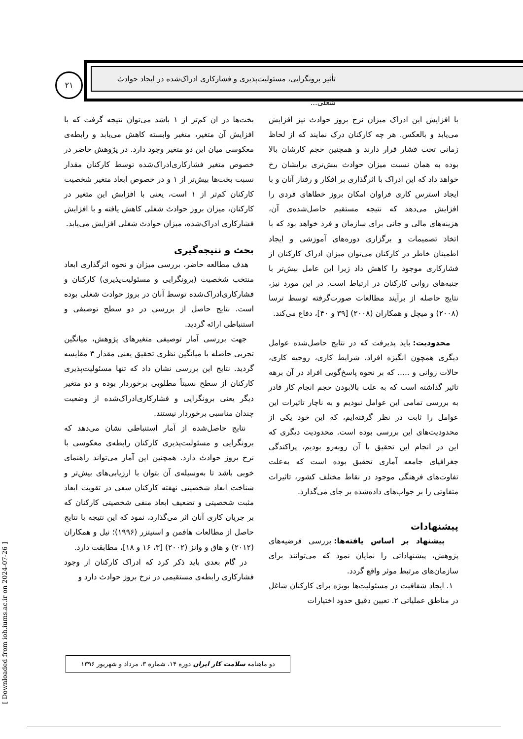تأثیر برونگرایی، مسئولیت‌پذیری و فشارکاری ادراک‌شده در ایجاد حوادث شغلی...
۲۱
بخت‌ها در ان کم‌تر از ۱ باشد می‌توان نتیجه گرفت که با افزایش آن متغیر، متغیر وابسته کاهش می‌یابد و رابطه‌ی معکوسی میان این دو متغیر وجود دارد. در پژوهش حاضر در خصوص متغیر فشارکاری‌ادراک‌شده توسط کارکنان مقدار نسبت بخت‌ها بیش‌تر از ۱ و در خصوص ابعاد متغیر شخصیت کارکنان کم‌تر از ۱ است، یعنی با افزایش این متغیر در کارکنان، میزان بروز حوادث شغلی کاهش یافته و با افزایش فشارکاری ادراک‌شده، میزان حوادث شغلی افزایش می‌یابد.
بحث و نتیجه‌گیری
هدف مطالعه حاضر، بررسی میزان و نحوه اثرگذاری ابعاد منتخب شخصیت (برونگرایی و مسئولیت‌پذیری) کارکنان و فشارکاری‌ادراک‌شده توسط آنان در بروز حوادث شغلی بوده است. نتایج حاصل از بررسی در دو سطح توصیفی و استنباطی ارائه گردید.
جهت بررسی آمار توصیفی متغیرهای پژوهش، میانگین تجربی حاصله با میانگین نظری تحقیق یعنی مقدار ۳ مقایسه گردید. نتایج این بررسی نشان داد که تنها مسئولیت‌پذیری کارکنان از سطح نسبتاً مطلوبی برخوردار بوده و دو متغیر دیگر یعنی برونگرایی و فشارکاری‌ادراک‌شده از وضعیت چندان مناسبی برخوردار نیستند.
نتایج حاصل‌شده از آمار استنباطی نشان می‌دهد که برونگرایی و مسئولیت‌پذیری کارکنان رابطه‌ی معکوسی با نرخ بروز حوادث دارد. همچنین این آمار می‌تواند راهنمای خوبی باشد تا به‌وسیله‌ی آن بتوان با ارزیابی‌های بیش‌تر و شناخت ابعاد شخصیتی نهفته کارکنان سعی در تقویت ابعاد مثبت شخصیتی و تضعیف ابعاد منفی شخصیتی کارکنان که بر جریان کاری آنان اثر می‌گذارد، نمود که این نتیجه با نتایج حاصل از مطالعات هافمن و استیتزر (۱۹۹۶)؛ نیل و همکاران (۲۰۱۲) و هاق و وانز (۲۰۰۲) [۳، ۱۶ و ۱۸]، مطابقت دارد.
در گام بعدی باید ذکر کرد که ادراک کارکنان از وجود فشارکاری رابطه‌ی مستقیمی در نرخ بروز حوادث دارد و
با افزایش این ادراک میزان نرخ بروز حوادث نیز افزایش می‌یابد و بالعکس. هر چه کارکنان درک نمایند که از لحاظ زمانی تحت فشار قرار دارند و همچنین حجم کارشان بالا بوده به همان نسبت میزان حوادث بیش‌تری برایشان رخ خواهد داد که این ادراک با اثرگذاری بر افکار و رفتار آنان و با ایجاد استرس کاری فراوان امکان بروز خطاهای فردی را افزایش می‌دهد که نتیجه مستقیم حاصل‌شده‌ی آن، هزینه‌های مالی و جانی برای سازمان و فرد خواهد بود که با اتخاذ تصمیمات و برگزاری دوره‌های آموزشی و ایجاد اطمینان خاطر در کارکنان می‌توان میزان ادراک کارکنان از فشارکاری موجود را کاهش داد زیرا این عامل بیش‌تر با جنبه‌های روانی کارکنان در ارتباط است. در این مورد نیز، نتایج حاصله از برآیند مطالعات صورت‌گرفته توسط ترسا (۲۰۰۸) و میچل و همکاران (۲۰۰۸) [۳۹ و ۴۰]، دفاع می‌کند.
محدودیت: باید پذیرفت که در نتایج حاصل‌شده عوامل دیگری همچون انگیزه افراد، شرایط کاری، روحیه کاری، حالات روانی و ..... که بر نحوه پاسخ‌گویی افراد در آن برهه تاثیر گذاشته است که به علت بالابودن حجم انجام کار قادر به بررسی تمامی این عوامل نبودیم و به ناچار تاثیرات این عوامل را ثابت در نظر گرفته‌ایم، که این خود یکی از محدودیت‌های این بررسی بوده است. محدودیت دیگری که این در انجام این تحقیق با آن روبه‌رو بودیم، پراکندگی جغرافیای جامعه آماری تحقیق بوده است که به‌علت تفاوت‌های فرهنگی موجود در نقاط مختلف کشور، تاثیرات متفاوتی را بر جواب‌های داده‌شده بر جای می‌گذارد.
پیشنهادات
پیشنهاد بر اساس یافته‌ها: بررسی فرضیه‌های پژوهش، پیشنهاداتی را نمایان نمود که می‌توانند برای سازمان‌های مرتبط موثر واقع گردد.
۱. ایجاد شفافیت در مسئولیت‌ها بویژه برای کارکنان شاغل در مناطق عملیاتی ۲. تعیین دقیق حدود اختیارات
دو ماهنامه سلامت کار ایران دوره ۱۴، شماره ۳، مرداد و شهریور ۱۳۹۶
[ Downloaded from ioh.iums.ac.ir on 2024-07-26 ]